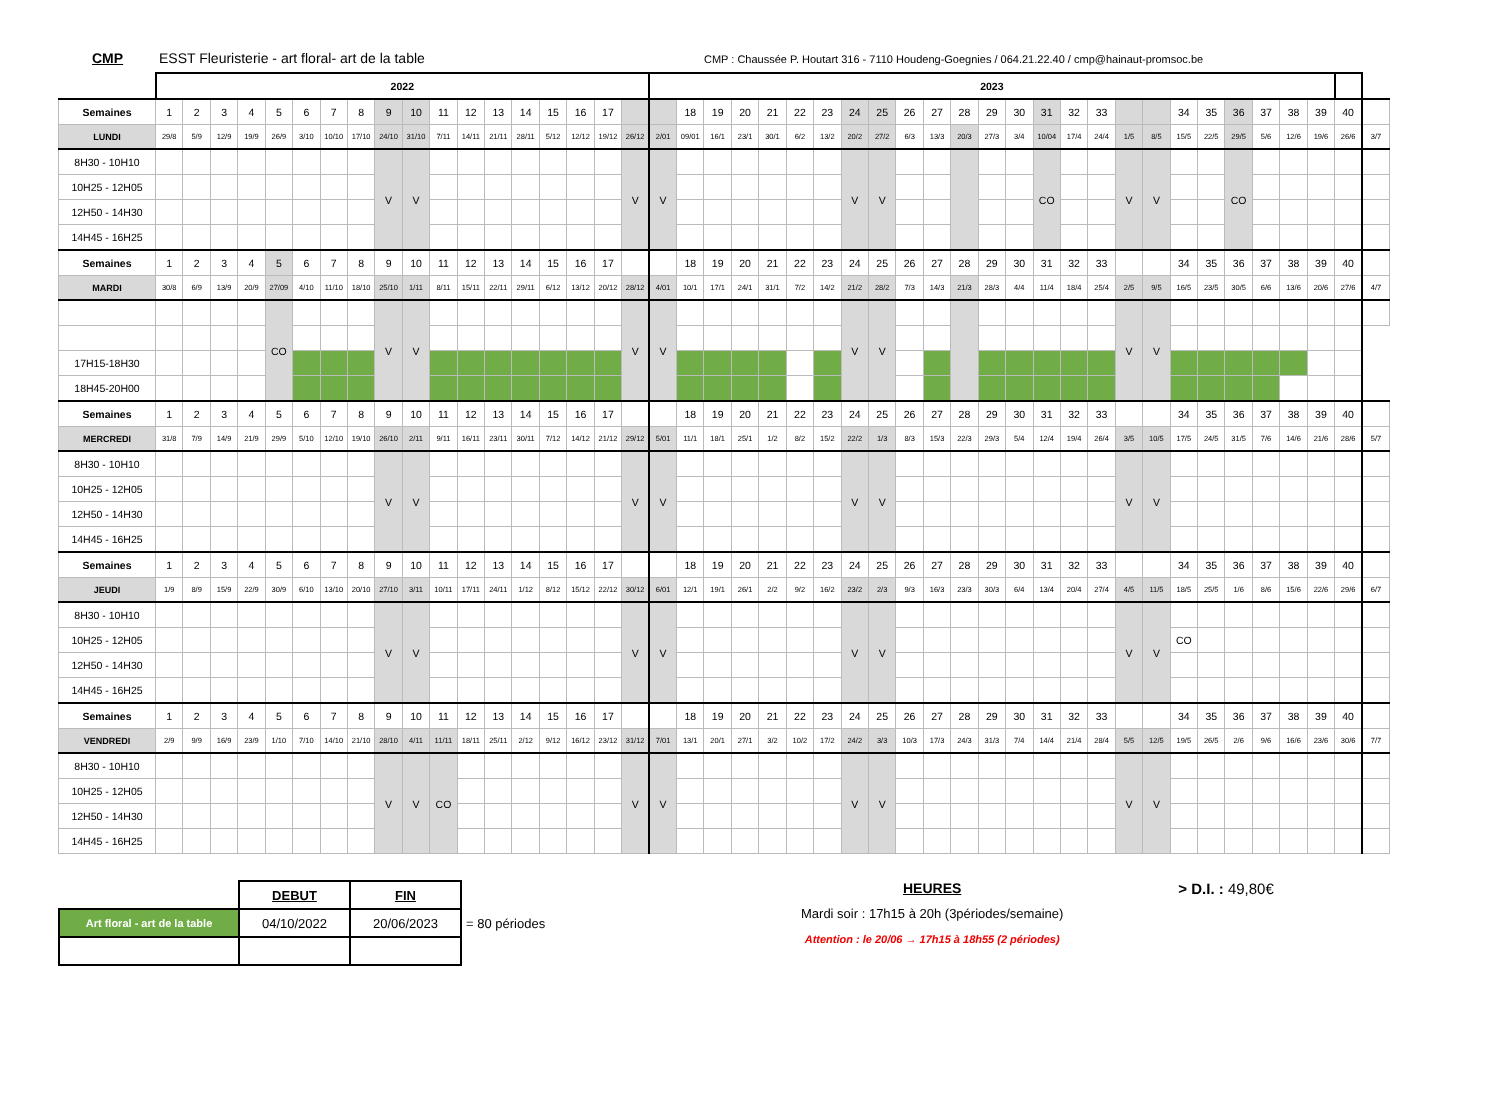CMP ESST Fleuristerie - art floral- art de la table CMP : Chaussée P. Houtart 316 - 7110 Houdeng-Goegnies / 064.21.22.40 / cmp@hainaut-promsoc.be
| | 2022 | | | | | | | | | | | | | | | | | | 2023 | | | | | | | | | | | | | | | | | | | | | | | | | | |
| Semaines | 1 | 2 | 3 | 4 | 5 | 6 | 7 | 8 | 9 | 10 | 11 | 12 | 13 | 14 | 15 | 16 | 17 | | | 18 | 19 | 20 | 21 | 22 | 23 | 24 | 25 | 26 | 27 | 28 | 29 | 30 | 31 | 32 | 33 | | | 34 | 35 | 36 | 37 | 38 | 39 | 40 | |
| LUNDI | 29/8 | 5/9 | 12/9 | 19/9 | 26/9 | 3/10 | 10/10 | 17/10 | 24/10 | 31/10 | 7/11 | 14/11 | 21/11 | 28/11 | 5/12 | 12/12 | 19/12 | 26/12 | 2/01 | 09/01 | 16/1 | 23/1 | 30/1 | 6/2 | 13/2 | 20/2 | 27/2 | 6/3 | 13/3 | 20/3 | 27/3 | 3/4 | 10/04 | 17/4 | 24/4 | 1/5 | 8/5 | 15/5 | 22/5 | 29/5 | 5/6 | 12/6 | 19/6 | 26/6 | 3/7 |
| 8H30 - 10H10 | | | | | | | | | V | V | | | | | | | | V | V | | | | | | | V | V | | | | | | CO | | | V | V | | | CO | | | | | |
| 10H25 - 12H05 | | | | | | | | | | | | | | | | | | | | | | | | | | | | | | | | | | | | | | | | | | | | | |
| 12H50 - 14H30 | | | | | | | | | | | | | | | | | | | | | | | | | | | | | | | | | | | | | | | | | | | | | |
| 14H45 - 16H25 | | | | | | | | | | | | | | | | | | | | | | | | | | | | | | | | | | | | | | | | | | | | | |
| Semaines | 1 | 2 | 3 | 4 | 5 | 6 | 7 | 8 | 9 | 10 | 11 | 12 | 13 | 14 | 15 | 16 | 17 | | | 18 | 19 | 20 | 21 | 22 | 23 | 24 | 25 | 26 | 27 | 28 | 29 | 30 | 31 | 32 | 33 | | | 34 | 35 | 36 | 37 | 38 | 39 | 40 | |
| MARDI | 30/8 | 6/9 | 13/9 | 20/9 | 27/09 | 4/10 | 11/10 | 18/10 | 25/10 | 1/11 | 8/11 | 15/11 | 22/11 | 29/11 | 6/12 | 13/12 | 20/12 | 28/12 | 4/01 | 10/1 | 17/1 | 24/1 | 31/1 | 7/2 | 14/2 | 21/2 | 28/2 | 7/3 | 14/3 | 21/3 | 28/3 | 4/4 | 11/4 | 18/4 | 25/4 | 2/5 | 9/5 | 16/5 | 23/5 | 30/5 | 6/6 | 13/6 | 20/6 | 27/6 | 4/7 |
| | | | | | CO | | | | V | V | | | | | | | | V | V | | | | | | | V | V | | | | | | | | | V | V | | | | | | | | |
| 17H15-18H30 | | | | | | | | | | | | | | | | | | | | | | | | | | | | | | | | | | | | | | | | | | | | | |
| 18H45-20H00 | | | | | | | | | | | | | | | | | | | | | | | | | | | | | | | | | | | | | | | | | | | | | |
| Semaines | 1 | 2 | 3 | 4 | 5 | 6 | 7 | 8 | 9 | 10 | 11 | 12 | 13 | 14 | 15 | 16 | 17 | | | 18 | 19 | 20 | 21 | 22 | 23 | 24 | 25 | 26 | 27 | 28 | 29 | 30 | 31 | 32 | 33 | | | 34 | 35 | 36 | 37 | 38 | 39 | 40 | |
| MERCREDI | 31/8 | 7/9 | 14/9 | 21/9 | 29/9 | 5/10 | 12/10 | 19/10 | 26/10 | 2/11 | 9/11 | 16/11 | 23/11 | 30/11 | 7/12 | 14/12 | 21/12 | 29/12 | 5/01 | 11/1 | 18/1 | 25/1 | 1/2 | 8/2 | 15/2 | 22/2 | 1/3 | 8/3 | 15/3 | 22/3 | 29/3 | 5/4 | 12/4 | 19/4 | 26/4 | 3/5 | 10/5 | 17/5 | 24/5 | 31/5 | 7/6 | 14/6 | 21/6 | 28/6 | 5/7 |
| 8H30 - 10H10 | | | | | | | | | V | V | | | | | | | | V | V | | | | | | | V | V | | | | | | | | | V | V | | | | | | | | |
| 10H25 - 12H05 | | | | | | | | | | | | | | | | | | | | | | | | | | | | | | | | | | | | | | | | | | | | | |
| 12H50 - 14H30 | | | | | | | | | | | | | | | | | | | | | | | | | | | | | | | | | | | | | | | | | | | | | |
| 14H45 - 16H25 | | | | | | | | | | | | | | | | | | | | | | | | | | | | | | | | | | | | | | | | | | | | | |
| Semaines | 1 | 2 | 3 | 4 | 5 | 6 | 7 | 8 | 9 | 10 | 11 | 12 | 13 | 14 | 15 | 16 | 17 | | | 18 | 19 | 20 | 21 | 22 | 23 | 24 | 25 | 26 | 27 | 28 | 29 | 30 | 31 | 32 | 33 | | | 34 | 35 | 36 | 37 | 38 | 39 | 40 | |
| JEUDI | 1/9 | 8/9 | 15/9 | 22/9 | 30/9 | 6/10 | 13/10 | 20/10 | 27/10 | 3/11 | 10/11 | 17/11 | 24/11 | 1/12 | 8/12 | 15/12 | 22/12 | 30/12 | 6/01 | 12/1 | 19/1 | 26/1 | 2/2 | 9/2 | 16/2 | 23/2 | 2/3 | 9/3 | 16/3 | 23/3 | 30/3 | 6/4 | 13/4 | 20/4 | 27/4 | 4/5 | 11/5 | 18/5 | 25/5 | 1/6 | 8/6 | 15/6 | 22/6 | 29/6 | 6/7 |
| 8H30 - 10H10 | | | | | | | | | V | V | | | | | | | | V | V | | | | | | | V | V | | | | | | | | | V | V | | | | | | | | |
| 10H25 - 12H05 | | | | | | | | | | | | | | | | | | | | | | | | | | | | | | | | | | | | | | CO | | | | | | | |
| 12H50 - 14H30 | | | | | | | | | | | | | | | | | | | | | | | | | | | | | | | | | | | | | | | | | | | | | |
| 14H45 - 16H25 | | | | | | | | | | | | | | | | | | | | | | | | | | | | | | | | | | | | | | | | | | | | | |
| Semaines | 1 | 2 | 3 | 4 | 5 | 6 | 7 | 8 | 9 | 10 | 11 | 12 | 13 | 14 | 15 | 16 | 17 | | | 18 | 19 | 20 | 21 | 22 | 23 | 24 | 25 | 26 | 27 | 28 | 29 | 30 | 31 | 32 | 33 | | | 34 | 35 | 36 | 37 | 38 | 39 | 40 | |
| VENDREDI | 2/9 | 9/9 | 16/9 | 23/9 | 1/10 | 7/10 | 14/10 | 21/10 | 28/10 | 4/11 | 11/11 | 18/11 | 25/11 | 2/12 | 9/12 | 16/12 | 23/12 | 31/12 | 7/01 | 13/1 | 20/1 | 27/1 | 3/2 | 10/2 | 17/2 | 24/2 | 3/3 | 10/3 | 17/3 | 24/3 | 31/3 | 7/4 | 14/4 | 21/4 | 28/4 | 5/5 | 12/5 | 19/5 | 26/5 | 2/6 | 9/6 | 16/6 | 23/6 | 30/6 | 7/7 |
| 8H30 - 10H10 | | | | | | | | | V | V | CO | | | | | | | V | V | | | | | | | V | V | | | | | | | | | V | V | | | | | | | | |
| 10H25 - 12H05 | | | | | | | | | | | | | | | | | | | | | | | | | | | | | | | | | | | | | | | | | | | | | |
| 12H50 - 14H30 | | | | | | | | | | | | | | | | | | | | | | | | | | | | | | | | | | | | | | | | | | | | | |
| 14H45 - 16H25 | | | | | | | | | | | | | | | | | | | | | | | | | | | | | | | | | | | | | | | | | | | | | |
| | DEBUT | FIN | |
| Art floral - art de la table | 04/10/2022 | 20/06/2023 | = 80 périodes |
HEURES
Mardi soir : 17h15 à 20h (3périodes/semaine)
Attention : le 20/06 → 17h15 à 18h55 (2 périodes)
> D.I. : 49,80€